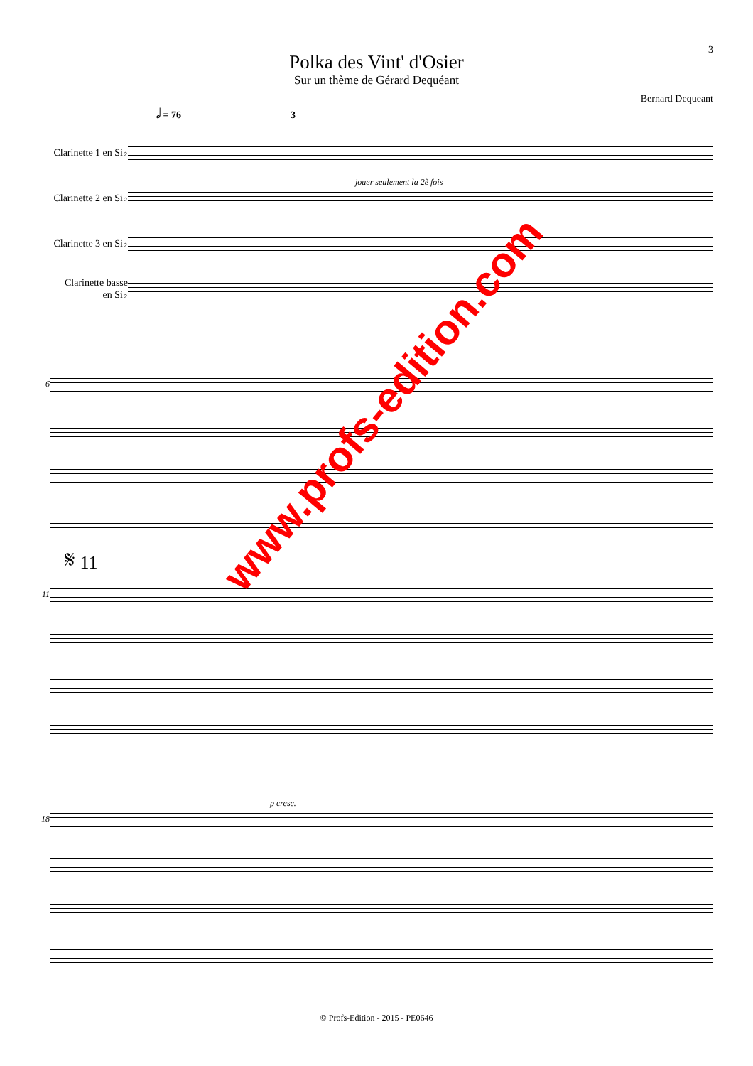3
Polka des Vint' d'Osier
Sur un thème de Gérard Dequéant
Bernard Dequeant
𝅗𝅥 = 76 3
Clarinette 1 en Si♭
Clarinette 2 en Si♭
Clarinette 3 en Si♭
Clarinette basse
en Si♭
jouer seulement la 2è fois
6
𝄋 11
11
18 p cresc.
www.profs-edition.com
© Profs-Edition - 2015 - PE0646